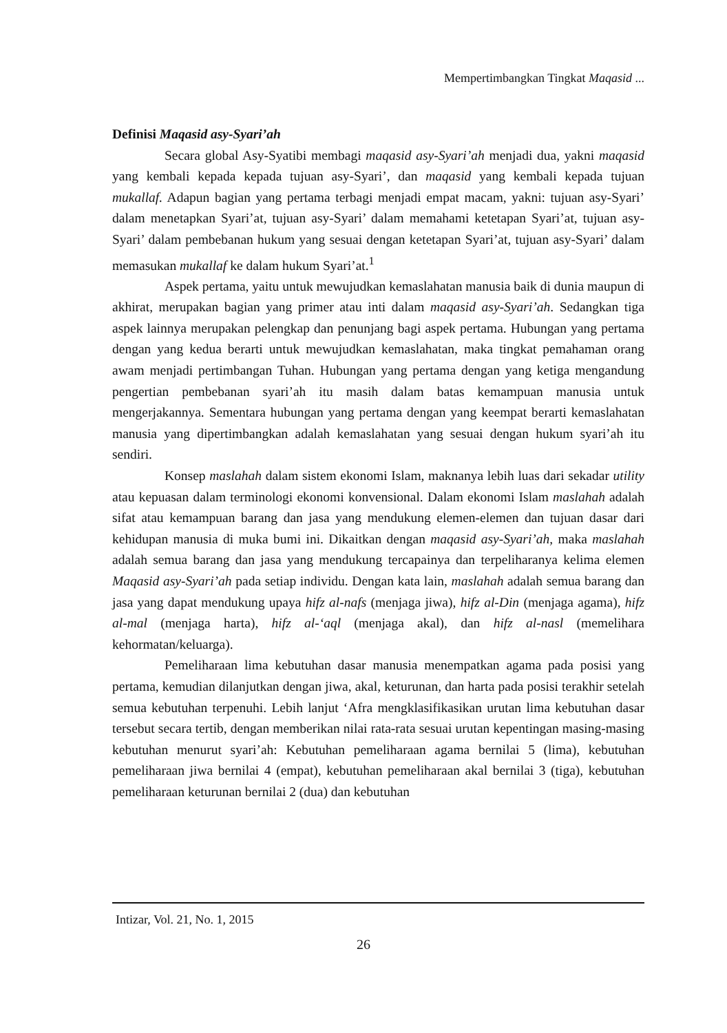Mempertimbangkan Tingkat Maqasid ...
Definisi Maqasid asy-Syari’ah
Secara global Asy-Syatibi membagi maqasid asy-Syari’ah menjadi dua, yakni maqasid yang kembali kepada kepada tujuan asy-Syari’, dan maqasid yang kembali kepada tujuan mukallaf. Adapun bagian yang pertama terbagi menjadi empat macam, yakni: tujuan asy-Syari’ dalam menetapkan Syari’at, tujuan asy-Syari’ dalam memahami ketetapan Syari’at, tujuan asy-Syari’ dalam pembebanan hukum yang sesuai dengan ketetapan Syari’at, tujuan asy-Syari’ dalam memasukan mukallaf ke dalam hukum Syari’at.<sup>1</sup>
Aspek pertama, yaitu untuk mewujudkan kemaslahatan manusia baik di dunia maupun di akhirat, merupakan bagian yang primer atau inti dalam maqasid asy-Syari’ah. Sedangkan tiga aspek lainnya merupakan pelengkap dan penunjang bagi aspek pertama. Hubungan yang pertama dengan yang kedua berarti untuk mewujudkan kemaslahatan, maka tingkat pemahaman orang awam menjadi pertimbangan Tuhan. Hubungan yang pertama dengan yang ketiga mengandung pengertian pembebanan syari’ah itu masih dalam batas kemampuan manusia untuk mengerjakannya. Sementara hubungan yang pertama dengan yang keempat berarti kemaslahatan manusia yang dipertimbangkan adalah kemaslahatan yang sesuai dengan hukum syari’ah itu sendiri.
Konsep maslahah dalam sistem ekonomi Islam, maknanya lebih luas dari sekadar utility atau kepuasan dalam terminologi ekonomi konvensional. Dalam ekonomi Islam maslahah adalah sifat atau kemampuan barang dan jasa yang mendukung elemen-elemen dan tujuan dasar dari kehidupan manusia di muka bumi ini. Dikaitkan dengan maqasid asy-Syari’ah, maka maslahah adalah semua barang dan jasa yang mendukung tercapainya dan terpeliharanya kelima elemen Maqasid asy-Syari’ah pada setiap individu. Dengan kata lain, maslahah adalah semua barang dan jasa yang dapat mendukung upaya hifz al-nafs (menjaga jiwa), hifz al-Din (menjaga agama), hifz al-mal (menjaga harta), hifz al-‘aql (menjaga akal), dan hifz al-nasl (memelihara kehormatan/keluarga).
Pemeliharaan lima kebutuhan dasar manusia menempatkan agama pada posisi yang pertama, kemudian dilanjutkan dengan jiwa, akal, keturunan, dan harta pada posisi terakhir setelah semua kebutuhan terpenuhi. Lebih lanjut ‘Afra mengklasifikasikan urutan lima kebutuhan dasar tersebut secara tertib, dengan memberikan nilai rata-rata sesuai urutan kepentingan masing-masing kebutuhan menurut syari’ah: Kebutuhan pemeliharaan agama bernilai 5 (lima), kebutuhan pemeliharaan jiwa bernilai 4 (empat), kebutuhan pemeliharaan akal bernilai 3 (tiga), kebutuhan pemeliharaan keturunan bernilai 2 (dua) dan kebutuhan
Intizar, Vol. 21, No. 1, 2015
26